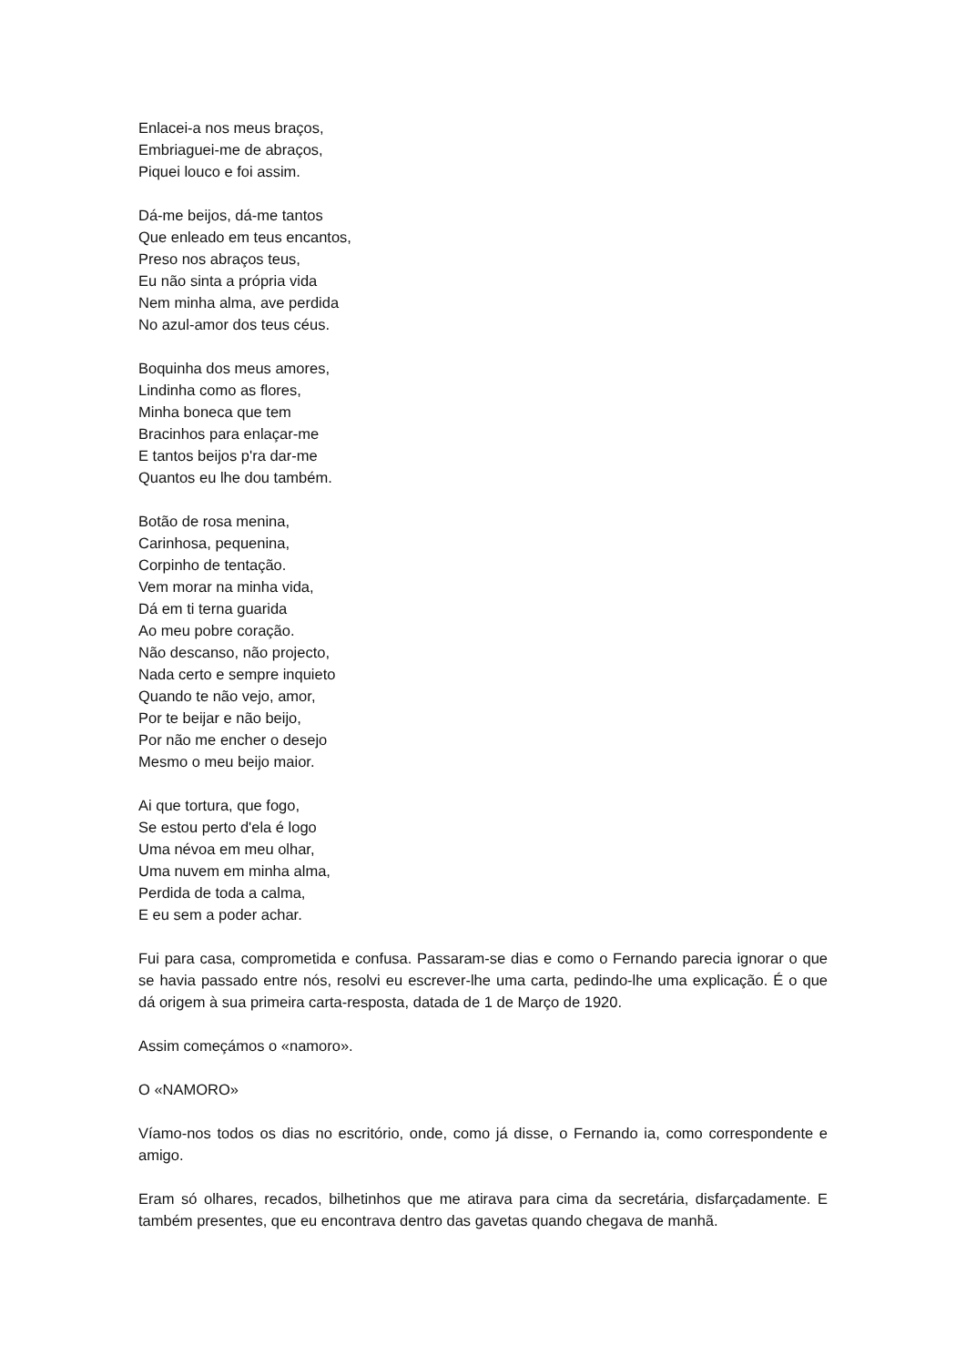Enlacei-a nos meus braços,
Embriaguei-me de abraços,
Piquei louco e foi assim.
Dá-me beijos, dá-me tantos
Que enleado em teus encantos,
Preso nos abraços teus,
Eu não sinta a própria vida
Nem minha alma, ave perdida
No azul-amor dos teus céus.
Boquinha dos meus amores,
Lindinha como as flores,
Minha boneca que tem
Bracinhos para enlaçar-me
E tantos beijos p'ra dar-me
Quantos eu lhe dou também.
Botão de rosa menina,
Carinhosa, pequenina,
Corpinho de tentação.
Vem morar na minha vida,
Dá em ti terna guarida
Ao meu pobre coração.
Não descanso, não projecto,
Nada certo e sempre inquieto
Quando te não vejo, amor,
Por te beijar e não beijo,
Por não me encher o desejo
Mesmo o meu beijo maior.
Ai que tortura, que fogo,
Se estou perto d'ela é logo
Uma névoa em meu olhar,
Uma nuvem em minha alma,
Perdida de toda a calma,
E eu sem a poder achar.
Fui para casa, comprometida e confusa. Passaram-se dias e como o Fernando parecia ignorar o que se havia passado entre nós, resolvi eu escrever-lhe uma carta, pedindo-lhe uma explicação. É o que dá origem à sua primeira carta-resposta, datada de 1 de Março de 1920.
Assim começámos o «namoro».
O «NAMORO»
Víamo-nos todos os dias no escritório, onde, como já disse, o Fernando ia, como correspondente e amigo.
Eram só olhares, recados, bilhetinhos que me atirava para cima da secretária, disfarçadamente. E também presentes, que eu encontrava dentro das gavetas quando chegava de manhã.